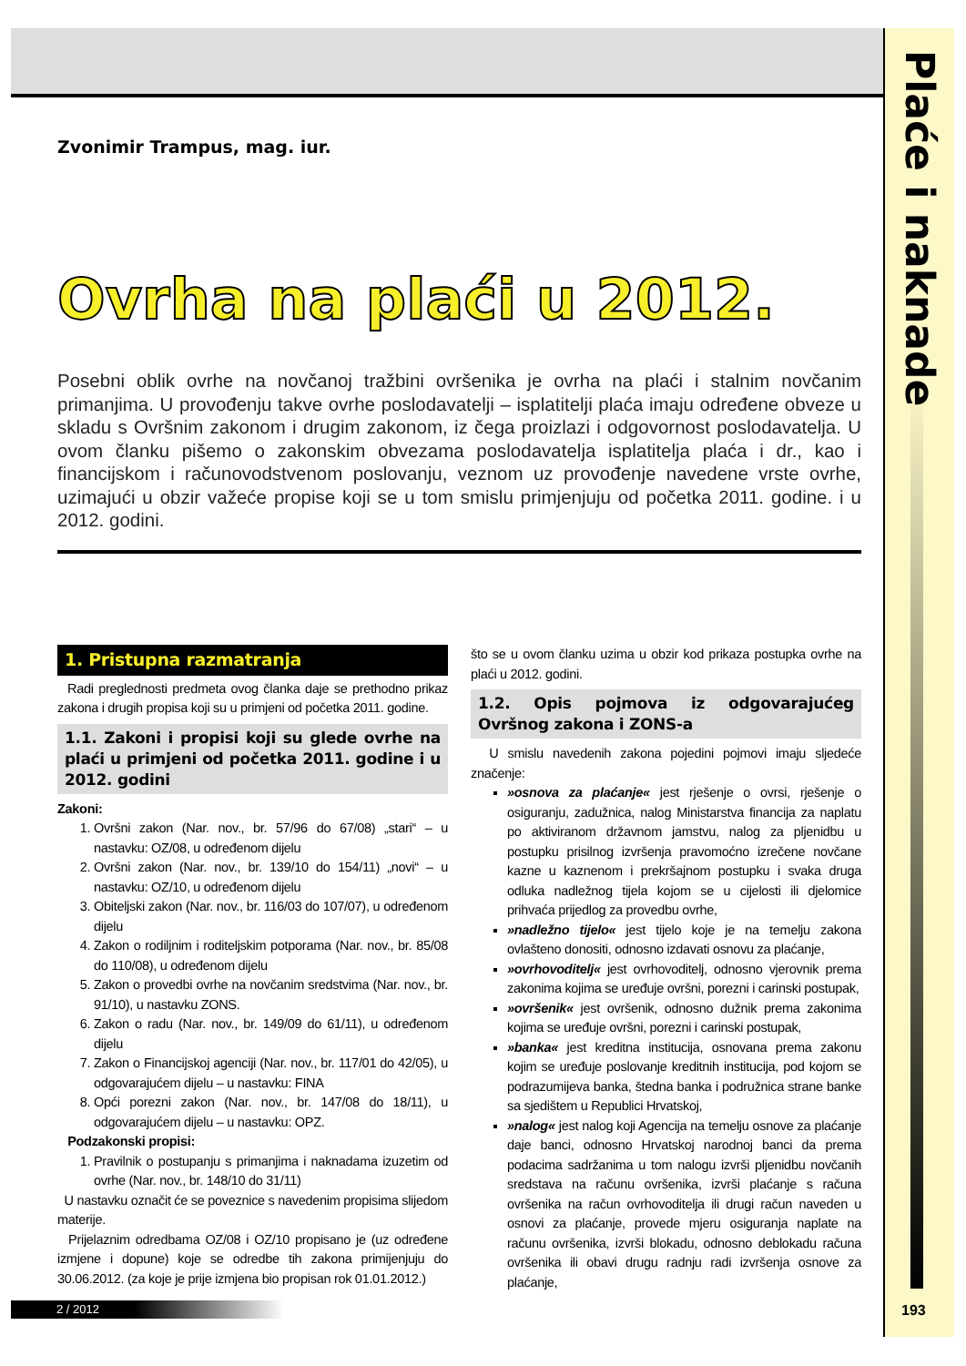Plaće i naknade
Zvonimir Trampus, mag. iur.
Ovrha na plaći u 2012.
Posebni oblik ovrhe na novčanoj tražbini ovršenika je ovrha na plaći i stalnim novčanim primanjima. U provođenju takve ovrhe poslodavatelji – isplatitelji plaća imaju određene obveze u skladu s Ovršnim zakonom i drugim zakonom, iz čega proizlazi i odgovornost poslodavatelja. U ovom članku pišemo o zakonskim obvezama poslodavatelja isplatitelja plaća i dr., kao i financijskom i računovodstvenom poslovanju, veznom uz provođenje navedene vrste ovrhe, uzimajući u obzir važeće propise koji se u tom smislu primjenjuju od početka 2011. godine. i u 2012. godini.
1. Pristupna razmatranja
Radi preglednosti predmeta ovog članka daje se prethodno prikaz zakona i drugih propisa koji su u primjeni od početka 2011. godine.
1.1. Zakoni i propisi koji su glede ovrhe na plaći u primjeni od početka 2011. godine i u 2012. godini
Zakoni:
1. Ovršni zakon (Nar. nov., br. 57/96 do 67/08) „stari“ – u nastavku: OZ/08, u određenom dijelu
2. Ovršni zakon (Nar. nov., br. 139/10 do 154/11) „novi“ – u nastavku: OZ/10, u određenom dijelu
3. Obiteljski zakon (Nar. nov., br. 116/03 do 107/07), u određenom dijelu
4. Zakon o rodiljnim i roditeljskim potporama (Nar. nov., br. 85/08 do 110/08), u određenom dijelu
5. Zakon o provedbi ovrhe na novčanim sredstvima (Nar. nov., br. 91/10), u nastavku ZONS.
6. Zakon o radu (Nar. nov., br. 149/09 do 61/11), u određenom dijelu
7. Zakon o Financijskoj agenciji (Nar. nov., br. 117/01 do 42/05), u odgovarajućem dijelu – u nastavku: FINA
8. Opći porezni zakon (Nar. nov., br. 147/08 do 18/11), u odgovarajućem dijelu – u nastavku: OPZ.
Podzakonski propisi:
1. Pravilnik o postupanju s primanjima i naknadama izuzetim od ovrhe (Nar. nov., br. 148/10 do 31/11)
U nastavku označit će se poveznice s navedenim propisima slijedom materije.
Prijelaznim odredbama OZ/08 i OZ/10 propisano je (uz određene izmjene i dopune) koje se odredbe tih zakona primijenjuju do 30.06.2012. (za koje je prije izmjena bio propisan rok 01.01.2012.)
što se u ovom članku uzima u obzir kod prikaza postupka ovrhe na plaći u 2012. godini.
1.2. Opis pojmova iz odgovarajućeg Ovršnog zakona i ZONS-a
U smislu navedenih zakona pojedini pojmovi imaju sljedeće značenje:
»osnova za plaćanje« jest rješenje o ovrsi, rješenje o osiguranju, zadužnica, nalog Ministarstva financija za naplatu po aktiviranom državnom jamstvu, nalog za pljenidbu u postupku prisilnog izvršenja pravomoćno izrečene novčane kazne u kaznenom i prekršajnom postupku i svaka druga odluka nadležnog tijela kojom se u cijelosti ili djelomice prihvaća prijedlog za provedbu ovrhe,
»nadležno tijelo« jest tijelo koje je na temelju zakona ovlašteno donositi, odnosno izdavati osnovu za plaćanje,
»ovrhovoditelj« jest ovrhovoditelj, odnosno vjerovnik prema zakonima kojima se uređuje ovršni, porezni i carinski postupak,
»ovršenik« jest ovršenik, odnosno dužnik prema zakonima kojima se uređuje ovršni, porezni i carinski postupak,
»banka« jest kreditna institucija, osnovana prema zakonu kojim se uređuje poslovanje kreditnih institucija, pod kojom se podrazumijeva banka, štedna banka i podružnica strane banke sa sjedištem u Republici Hrvatskoj,
»nalog« jest nalog koji Agencija na temelju osnove za plaćanje daje banci, odnosno Hrvatskoj narodnoj banci da prema podacima sadržanima u tom nalogu izvrši pljenidbu novčanih sredstava na računu ovršenika, izvrši plaćanje s računa ovršenika na račun ovrhovoditelja ili drugi račun naveden u osnovi za plaćanje, provede mjeru osiguranja naplate na računu ovršenika, izvrši blokadu, odnosno deblokadu računa ovršenika ili obavi drugu radnju radi izvršenja osnove za plaćanje,
2 / 2012 193